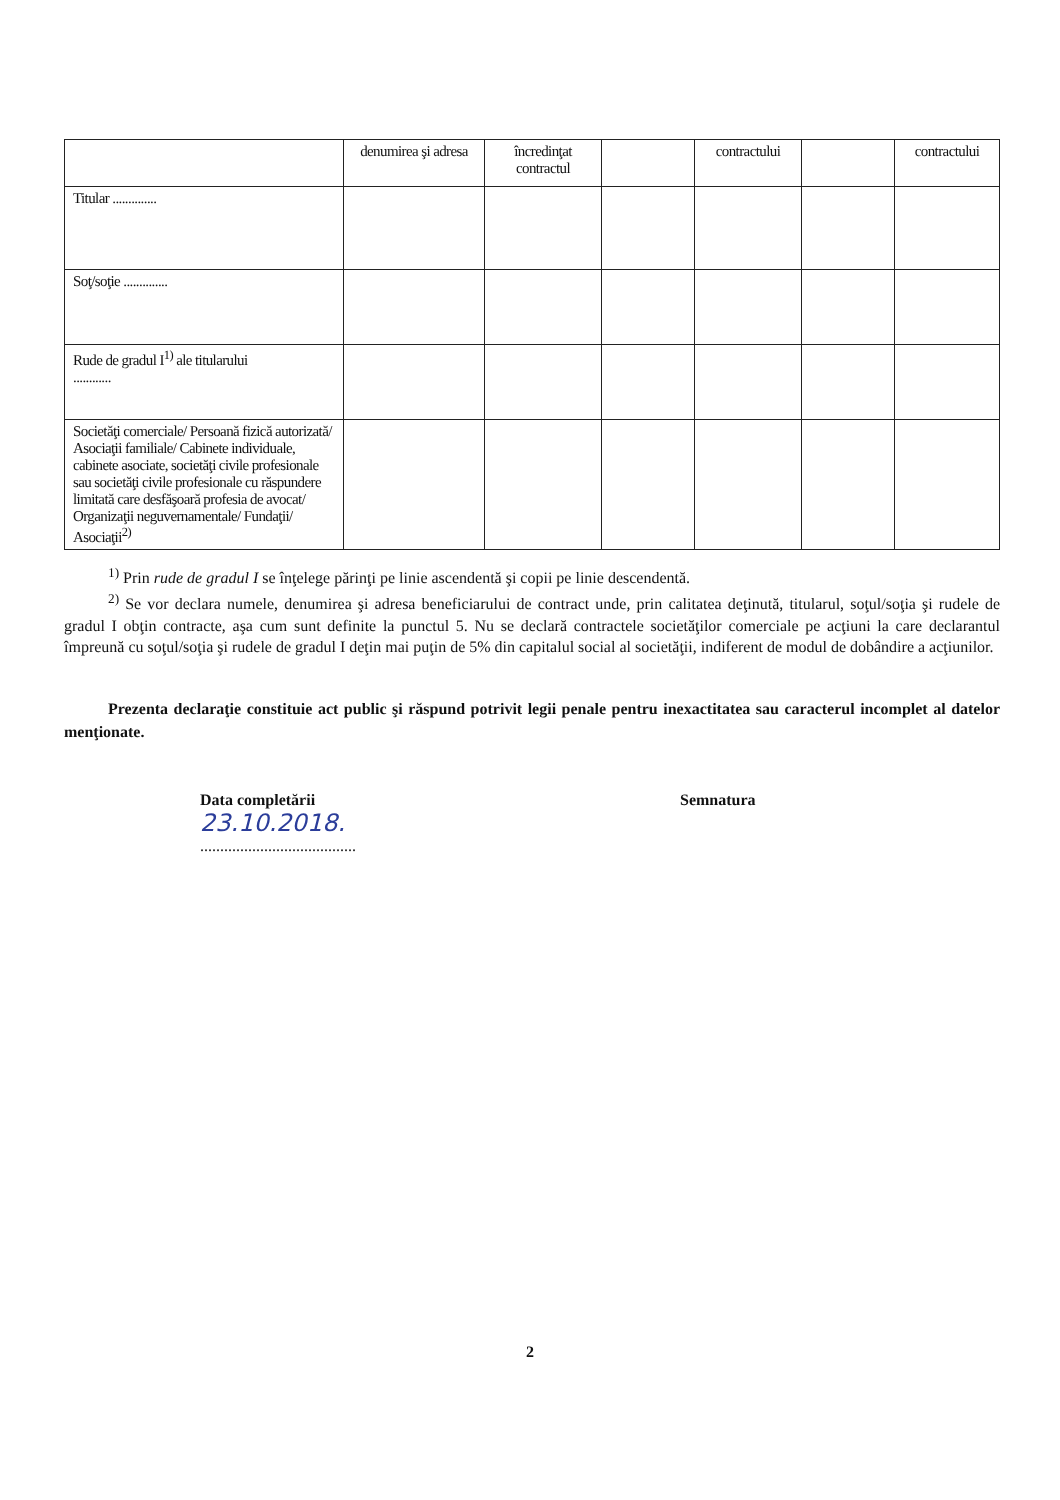| | denumirea şi adresa | încredinţat contractul | | contractului | | contractului |
| Titular .............. | | | | | | |
| Soţ/soţie .............. | | | | | | |
| Rude de gradul I<sup>1)</sup> ale titularului ............ | | | | | | |
| Societăţi comerciale/ Persoană fizică autorizată/ Asociaţii familiale/ Cabinete individuale, cabinete asociate, societăţi civile profesionale sau societăţi civile profesionale cu răspundere limitată care desfăşoară profesia de avocat/ Organizaţii neguvernamentale/ Fundaţii/ Asociaţii<sup>2)</sup> | | | | | | |
<sup>1)</sup> Prin rude de gradul I se înţelege părinţi pe linie ascendentă şi copii pe linie descendentă.
<sup>2)</sup> Se vor declara numele, denumirea şi adresa beneficiarului de contract unde, prin calitatea deţinută, titularul, soţul/soţia şi rudele de gradul I obţin contracte, aşa cum sunt definite la punctul 5. Nu se declară contractele societăţilor comerciale pe acţiuni la care declarantul împreună cu soţul/soţia şi rudele de gradul I deţin mai puţin de 5% din capitalul social al societăţii, indiferent de modul de dobândire a acţiunilor.
Prezenta declaraţie constituie act public şi răspund potrivit legii penale pentru inexactitatea sau caracterul incomplet al datelor menţionate.
Data completării
23.10.2018.
.......................................
Semnatura
2